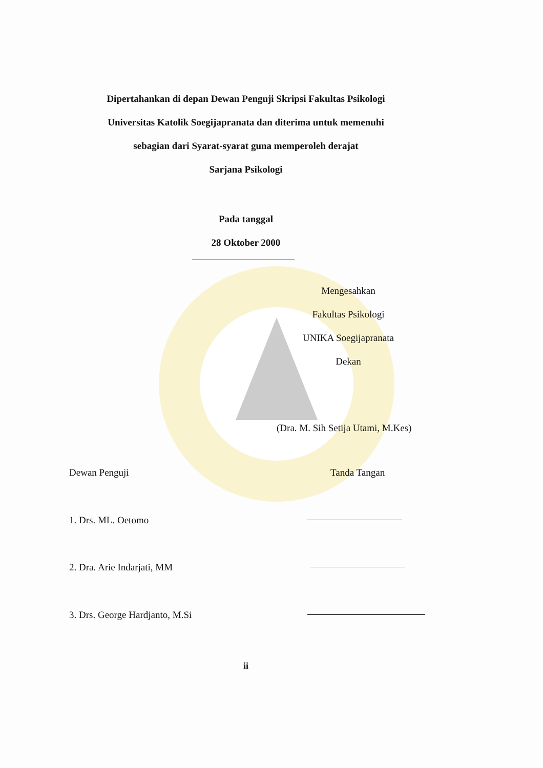Dipertahankan di depan Dewan Penguji Skripsi Fakultas Psikologi
Universitas Katolik Soegijapranata dan diterima untuk memenuhi
sebagian dari Syarat-syarat guna memperoleh derajat
Sarjana Psikologi
Pada tanggal
28 Oktober 2000
Mengesahkan
Fakultas Psikologi
UNIKA Soegijapranata
Dekan
(Dra. M. Sih Setija Utami, M.Kes)
Dewan Penguji Tanda Tangan
1. Drs. ML. Oetomo
2. Dra. Arie Indarjati, MM
3. Drs. George Hardjanto, M.Si
ii